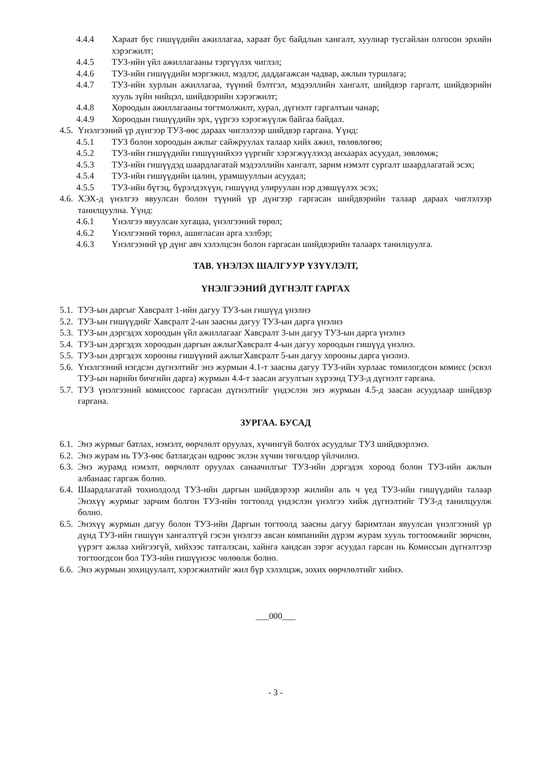4.4.4 Хараат бус гишүүдийн ажиллагаа, хараат бус байдлын хангалт, хуулиар тусгайлан олгосон эрхийн хэрэгжилт;
4.4.5 ТУЗ-ийн үйл ажиллагааны тэргүүлэх чиглэл;
4.4.6 ТУЗ-ийн гишүүдийн мэргэжил, мэдлэг, даддагажсан чадвар, ажлын туршлага;
4.4.7 ТУЗ-ийн хурлын ажиллагаа, түүний бэлтгэл, мэдээллийн хангалт, шийдвэр гаргалт, шийдвэрийн хууль зүйн нийцэл, шийдвэрийн хэрэгжилт;
4.4.8 Хороодын ажиллагааны тогтмолжилт, хурал, дүгнэлт гаргалтын чанар;
4.4.9 Хороодын гишүүдийн эрх, үүргээ хэрэгжүүлж байгаа байдал.
4.5. Үнэлгээний үр дүнгээр ТУЗ-өөс дараах чиглэлээр шийдвэр гаргана. Үүнд:
4.5.1 ТУЗ болон хороодын ажлыг сайжруулах талаар хийх ажил, төлөвлөгөө;
4.5.2 ТУЗ-ийн гишүүдийн гишүүнийхээ үүргийг хэрэгжүүлэхэд анхаарах асуудал, зөвлөмж;
4.5.3 ТУЗ-ийн гишүүдэд шаардлагатай мэдээллийн хангалт, зарим нэмэлт сургалт шаардлагатай эсэх;
4.5.4 ТУЗ-ийн гишүүдийн цалин, урамшууллын асуудал;
4.5.5 ТУЗ-ийн бүтэц, бүрэлдэхүүн, гишүүнд улируулан нэр дэвшүүлэх эсэх;
4.6. ХЭХ-д үнэлгээ явуулсан болон түүний үр дүнгээр гаргасан шийдвэрийн талаар дараах чиглэлээр танилцуулна. Үүнд:
4.6.1 Үнэлгээ явуулсан хугацаа, үнэлгээний төрөл;
4.6.2 Үнэлгээний төрөл, ашигласан арга хэлбэр;
4.6.3 Үнэлгээний үр дүнг авч хэлэлцсэн болон гаргасан шийдвэрийн талаарх танилцуулга.
ТАВ. ҮНЭЛЭХ ШАЛГУУР ҮЗҮҮЛЭЛТ,
ҮНЭЛГЭЭНИЙ ДҮГНЭЛТ ГАРГАХ
5.1. ТУЗ-ын даргыг Хавсралт 1-ийн дагуу ТУЗ-ын гишүүд үнэлнэ
5.2. ТУЗ-ын гишүүдийг Хавсралт 2-ын заасны дагуу ТУЗ-ын дарга үнэлнэ
5.3. ТУЗ-ын дэргэдэх хороодын үйл ажиллагааг Хавсралт 3-ын дагуу ТУЗ-ын дарга үнэлнэ
5.4. ТУЗ-ын дэргэдэх хороодын даргын ажлыгХавсралт 4-ын дагуу хороодын гишүүд үнэлнэ.
5.5. ТУЗ-ын дэргэдэх хорооны гишүүний ажлыгХавсралт 5-ын дагуу хорооны дарга үнэлнэ.
5.6. Үнэлгээний нэгдсэн дүгнэлтийг энэ журмын 4.1-т заасны дагуу ТУЗ-ийн хурлаас томилогдсон комисс (эсвэл ТУЗ-ын нарийн бичгийн дарга) журмын 4.4-т заасан агуулгын хүрээнд ТУЗ-д дүгнэлт гаргана.
5.7. ТУЗ үнэлгээний комиссоос гаргасан дүгнэлтийг үндэслэн энэ журмын 4.5-д заасан асуудлаар шийдвэр гаргана.
ЗУРГАА. БУСАД
6.1. Энэ журмыг батлах, нэмэлт, өөрчлөлт оруулах, хүчингүй болгох асуудлыг ТУЗ шийдвэрлэнэ.
6.2. Энэ журам нь ТУЗ-өөс батлагдсан өдрөөс эхлэн хүчин төгөлдөр үйлчилнэ.
6.3. Энэ журамд нэмэлт, өөрчлөлт оруулах санаачилгыг ТУЗ-ийн дэргэдэх хороод болон ТУЗ-ийн ажлын албанаас гаргаж болно.
6.4. Шаардлагатай тохиолдолд ТУЗ-ийн даргын шийдвэрээр жилийн аль ч үед ТУЗ-ийн гишүүдийн талаар Энэхүү журмыг зарчим болгон ТУЗ-ийн тогтоолд үндэслэн үнэлгээ хийж дүгнэлтийг ТУЗ-д танилцуулж болно.
6.5. Энэхүү журмын дагуу болон ТУЗ-ийн Даргын тогтоолд заасны дагуу баримтлан явуулсан үнэлгээний үр дүнд ТУЗ-ийн гишүүн хангалтгүй гэсэн үнэлгээ авсан компанийн дүрэм журам хууль тогтоомжийг зөрчсөн, үүрэгт ажлаа хийгээгүй, хийхээс татгалзсан, хайнга хандсан зэрэг асуудал гарсан нь Комиссын дүгнэлтээр тогтоогдсон бол ТУЗ-ийн гишүүнээс чөлөөлж болно.
6.6. Энэ журмын зохицуулалт, хэрэгжилтийг жил бүр хэлэлцэж, зохих өөрчлөлтийг хийнэ.
___000___
- 3 -